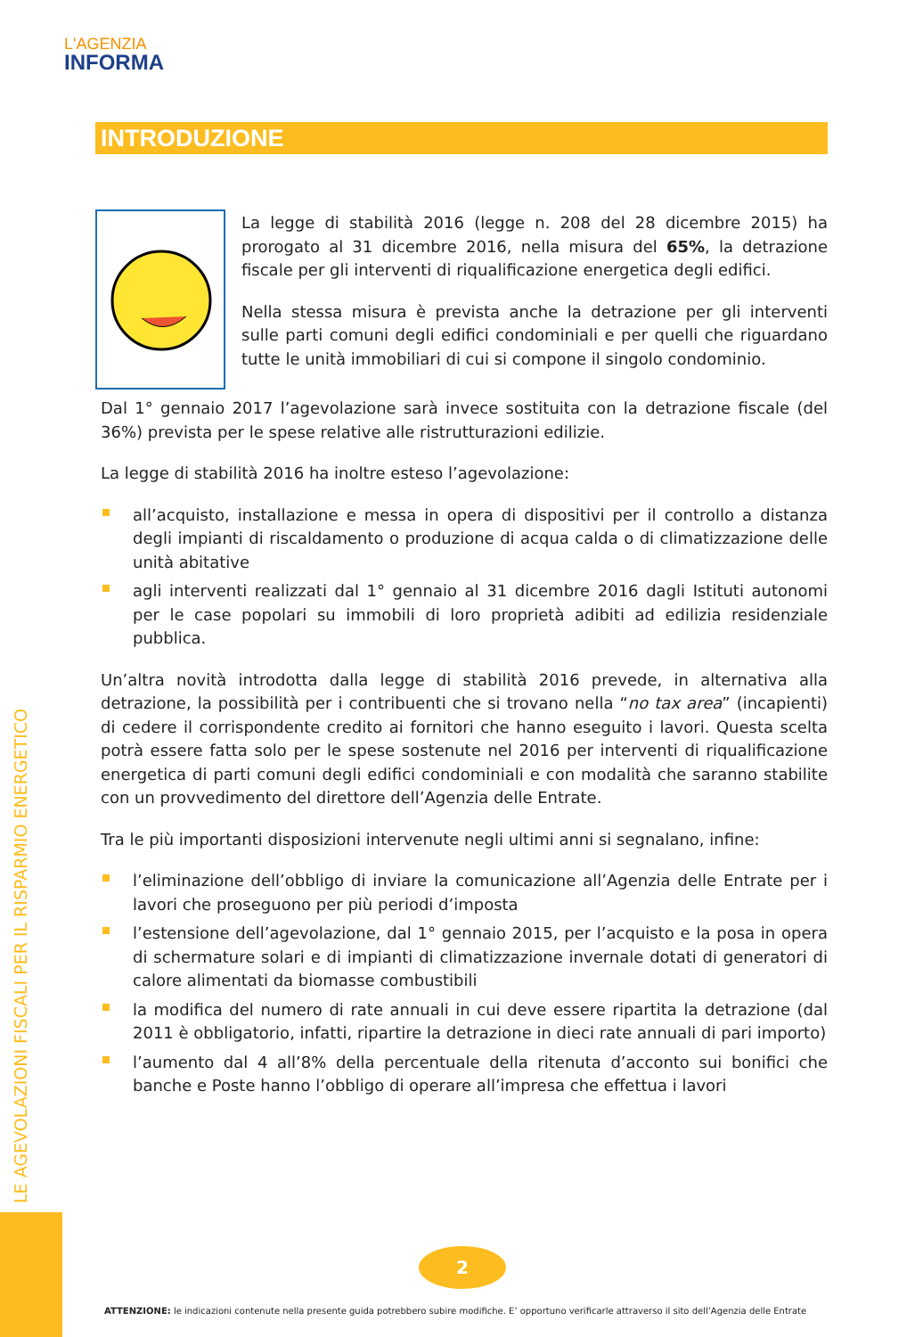L'AGENZIA
INFORMA
LE AGEVOLAZIONI FISCALI PER IL RISPARMIO ENERGETICO
INTRODUZIONE
La legge di stabilità 2016 (legge n. 208 del 28 dicembre 2015) ha prorogato al 31 dicembre 2016, nella misura del 65%, la detrazione fiscale per gli interventi di riqualificazione energetica degli edifici.
Nella stessa misura è prevista anche la detrazione per gli interventi sulle parti comuni degli edifici condominiali e per quelli che riguardano tutte le unità immobiliari di cui si compone il singolo condominio.
Dal 1° gennaio 2017 l’agevolazione sarà invece sostituita con la detrazione fiscale (del 36%) prevista per le spese relative alle ristrutturazioni edilizie.
La legge di stabilità 2016 ha inoltre esteso l’agevolazione:
all’acquisto, installazione e messa in opera di dispositivi per il controllo a distanza degli impianti di riscaldamento o produzione di acqua calda o di climatizzazione delle unità abitative
agli interventi realizzati dal 1° gennaio al 31 dicembre 2016 dagli Istituti autonomi per le case popolari su immobili di loro proprietà adibiti ad edilizia residenziale pubblica.
Un’altra novità introdotta dalla legge di stabilità 2016 prevede, in alternativa alla detrazione, la possibilità per i contribuenti che si trovano nella “no tax area” (incapienti) di cedere il corrispondente credito ai fornitori che hanno eseguito i lavori. Questa scelta potrà essere fatta solo per le spese sostenute nel 2016 per interventi di riqualificazione energetica di parti comuni degli edifici condominiali e con modalità che saranno stabilite con un provvedimento del direttore dell’Agenzia delle Entrate.
Tra le più importanti disposizioni intervenute negli ultimi anni si segnalano, infine:
l’eliminazione dell’obbligo di inviare la comunicazione all’Agenzia delle Entrate per i lavori che proseguono per più periodi d’imposta
l’estensione dell’agevolazione, dal 1° gennaio 2015, per l’acquisto e la posa in opera di schermature solari e di impianti di climatizzazione invernale dotati di generatori di calore alimentati da biomasse combustibili
la modifica del numero di rate annuali in cui deve essere ripartita la detrazione (dal 2011 è obbligatorio, infatti, ripartire la detrazione in dieci rate annuali di pari importo)
l’aumento dal 4 all’8% della percentuale della ritenuta d’acconto sui bonifici che banche e Poste hanno l’obbligo di operare all’impresa che effettua i lavori
2
ATTENZIONE: le indicazioni contenute nella presente guida potrebbero subire modifiche. E’ opportuno verificarle attraverso il sito dell’Agenzia delle Entrate